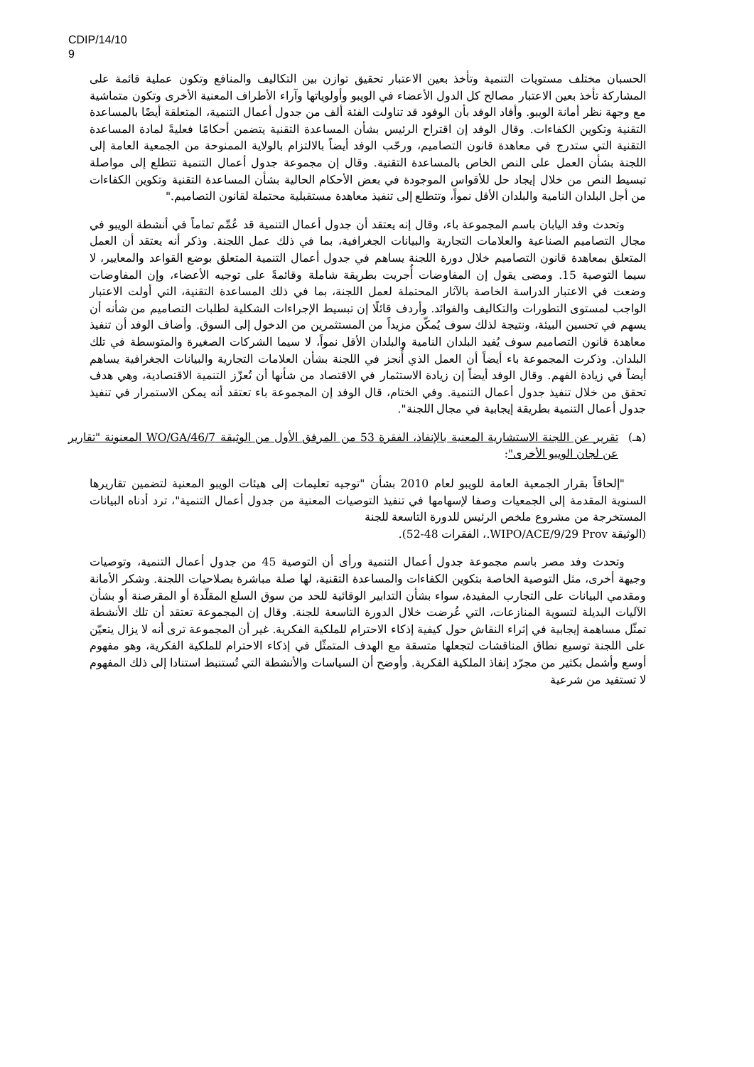CDIP/14/10
9
الحسبان مختلف مستويات التنمية وتأخذ بعين الاعتبار تحقيق توازن بين التكاليف والمنافع وتكون عملية قائمة على المشاركة تأخذ بعين الاعتبار مصالح كل الدول الأعضاء في الويبو وأولوياتها وآراء الأطراف المعنية الأخرى وتكون متماشية مع وجهة نظر أمانة الويبو. وأفاد الوفد بأن الوفود قد تناولت الفئة ألف من جدول أعمال التنمية، المتعلقة أيضًا بالمساعدة التقنية وتكوين الكفاءات. وقال الوفد إن اقتراح الرئيس بشأن المساعدة التقنية يتضمن أحكامًا فعليةً لمادة المساعدة التقنية التي ستدرج في معاهدة قانون التصاميم، ورحّب الوفد أيضاً بالالتزام بالولاية الممنوحة من الجمعية العامة إلى اللجنة بشأن العمل على النص الخاص بالمساعدة التقنية. وقال إن مجموعة جدول أعمال التنمية تتطلع إلى مواصلة تبسيط النص من خلال إيجاد حل للأقواس الموجودة في بعض الأحكام الحالية بشأن المساعدة التقنية وتكوين الكفاءات من أجل البلدان النامية والبلدان الأقل نمواً، وتتطلع إلى تنفيذ معاهدة مستقبلية محتملة لقانون التصاميم."
وتحدث وفد اليابان باسم المجموعة باء، وقال إنه يعتقد أن جدول أعمال التنمية قد عُمِّم تماماً في أنشطة الويبو في مجال التصاميم الصناعية والعلامات التجارية والبيانات الجغرافية، بما في ذلك عمل اللجنة. وذكر أنه يعتقد أن العمل المتعلق بمعاهدة قانون التصاميم خلال دورة اللجنة يساهم في جدول أعمال التنمية المتعلق بوضع القواعد والمعايير، لا سيما التوصية 15. ومضى يقول إن المفاوضات أُجريت بطريقة شاملة وقائمةً على توجيه الأعضاء، وإن المفاوضات وضعت في الاعتبار الدراسة الخاصة بالآثار المحتملة لعمل اللجنة، بما في ذلك المساعدة التقنية، التي أولت الاعتبار الواجب لمستوى التطورات والتكاليف والفوائد. وأردف قائلًا إن تبسيط الإجراءات الشكلية لطلبات التصاميم من شأنه أن يسهم في تحسين البيئة، ونتيجة لذلك سوف يُمكّن مزيداً من المستثمرين من الدخول إلى السوق. وأضاف الوفد أن تنفيذ معاهدة قانون التصاميم سوف يُفيد البلدان النامية والبلدان الأقل نمواً، لا سيما الشركات الصغيرة والمتوسطة في تلك البلدان. وذكرت المجموعة باء أيضاً أن العمل الذي أُنجز في اللجنة بشأن العلامات التجارية والبيانات الجغرافية يساهم أيضاً في زيادة الفهم. وقال الوفد أيضاً إن زيادة الاستثمار في الاقتصاد من شأنها أن تُعزّز التنمية الاقتصادية، وهي هدف تحقق من خلال تنفيذ جدول أعمال التنمية. وفي الختام، قال الوفد إن المجموعة باء تعتقد أنه يمكن الاستمرار في تنفيذ جدول أعمال التنمية بطريقة إيجابية في مجال اللجنة".
(هـ) تقرير عن اللجنة الاستشارية المعنية بالإنفاذ، الفقرة 53 من المرفق الأول من الوثيقة WO/GA/46/7 المعنونة "تقارير عن لجان الويبو الأخرى":
"إلحاقاً بقرار الجمعية العامة للويبو لعام 2010 بشأن "توجيه تعليمات إلى هيئات الويبو المعنية لتضمين تقاريرها السنوية المقدمة إلى الجمعيات وصفا لإسهامها في تنفيذ التوصيات المعنية من جدول أعمال التنمية"، ترد أدناه البيانات المستخرجة من مشروع ملخص الرئيس للدورة التاسعة للجنة
(الوثيقة WIPO/ACE/9/29 Prov.، الفقرات 48-52).
وتحدث وفد مصر باسم مجموعة جدول أعمال التنمية ورأى أن التوصية 45 من جدول أعمال التنمية، وتوصيات وجيهة أخرى، مثل التوصية الخاصة بتكوين الكفاءات والمساعدة التقنية، لها صلة مباشرة بصلاحيات اللجنة. وشكر الأمانة ومقدمي البيانات على التجارب المفيدة، سواء بشأن التدابير الوقائية للحد من سوق السلع المقلّدة أو المقرصنة أو بشأن الآليات البديلة لتسوية المنازعات، التي عُرضت خلال الدورة التاسعة للجنة. وقال إن المجموعة تعتقد أن تلك الأنشطة تمثّل مساهمة إيجابية في إثراء النقاش حول كيفية إذكاء الاحترام للملكية الفكرية. غير أن المجموعة ترى أنه لا يزال يتعيّن على اللجنة توسيع نطاق المناقشات لتجعلها متسقة مع الهدف المتمثّل في إذكاء الاحترام للملكية الفكرية، وهو مفهوم أوسع وأشمل بكثير من مجرّد إنفاذ الملكية الفكرية. وأوضح أن السياسات والأنشطة التي تُستنبط استنادا إلى ذلك المفهوم لا تستفيد من شرعية